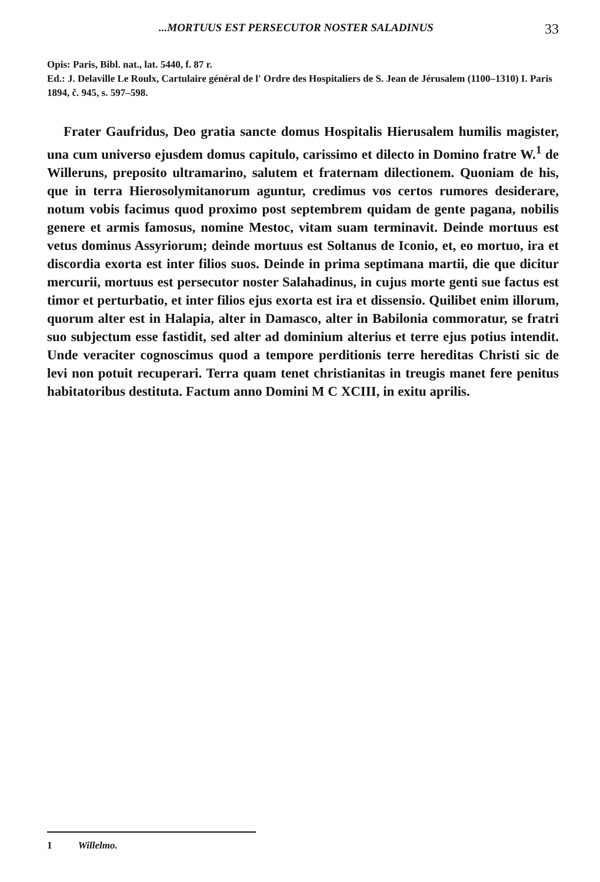...MORTUUS EST PERSECUTOR NOSTER SALADINUS 33
Opis: Paris, Bibl. nat., lat. 5440, f. 87 r.
Ed.: J. Delaville Le Roulx, Cartulaire général de l' Ordre des Hospitaliers de S. Jean de Jérusalem (1100–1310) I. Paris 1894, č. 945, s. 597–598.
Frater Gaufridus, Deo gratia sancte domus Hospitalis Hierusalem humilis magister, una cum universo ejusdem domus capitulo, carissimo et dilecto in Domino fratre W.<sup>1</sup> de Willeruns, preposito ultramarino, salutem et fraternam dilectionem. Quoniam de his, que in terra Hierosolymitanorum aguntur, credimus vos certos rumores desiderare, notum vobis facimus quod proximo post septembrem quidam de gente pagana, nobilis genere et armis famosus, nomine Mestoc, vitam suam terminavit. Deinde mortuus est vetus dominus Assyriorum; deinde mortuus est Soltanus de Iconio, et, eo mortuo, ira et discordia exorta est inter filios suos. Deinde in prima septimana martii, die que dicitur mercurii, mortuus est persecutor noster Salahadinus, in cujus morte genti sue factus est timor et perturbatio, et inter filios ejus exorta est ira et dissensio. Quilibet enim illorum, quorum alter est in Halapia, alter in Damasco, alter in Babilonia commoratur, se fratri suo subjectum esse fastidit, sed alter ad dominium alterius et terre ejus potius intendit. Unde veraciter cognoscimus quod a tempore perditionis terre hereditas Christi sic de levi non potuit recuperari. Terra quam tenet christianitas in treugis manet fere penitus habitatoribus destituta. Factum anno Domini M C XCIII, in exitu aprilis.
1 Willelmo.